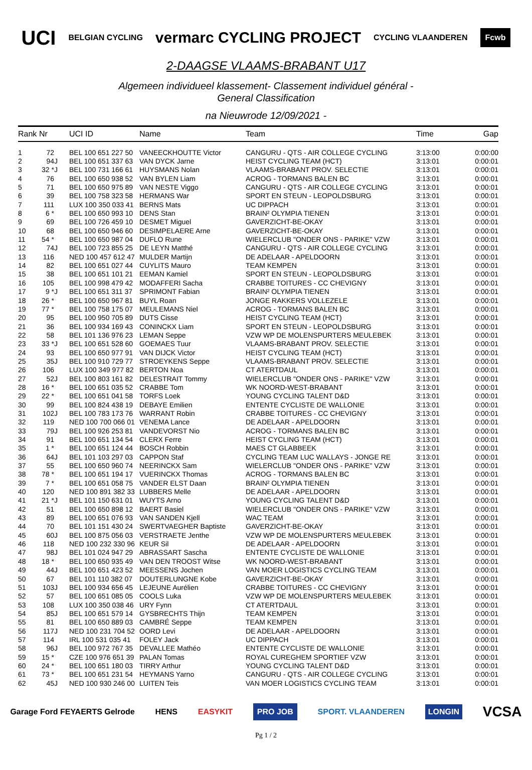UCI BELGIAN CYCLING vermarc CYCLING PROJECT CYCLING VLAANDEREN Fcwb
2-DAAGSE VLAAMS-BRABANT U17
Algemeen individueel klassement- Classement individuel général -
General Classification
na Nieuwrode 12/09/2021 -
| Rank | Nr | | UCI ID | Name | Team | Time | Gap |
| --- | --- | --- | --- | --- | --- | --- | --- |
| 1 | 72 | | BEL 100 651 227 50 | VANEECKHOUTTE Victor | CANGURU - QTS - AIR COLLEGE CYCLING | 3:13:00 | 0:00:00 |
| 2 | 94 | J | BEL 100 651 337 63 | VAN DYCK Jarne | HEIST CYCLING TEAM (HCT) | 3:13:01 | 0:00:01 |
| 3 | 32 * | J | BEL 100 731 166 61 | HUYSMANS Nolan | VLAAMS-BRABANT PROV. SELECTIE | 3:13:01 | 0:00:01 |
| 4 | 76 | | BEL 100 650 938 52 | VAN BYLEN Liam | ACROG - TORMANS BALEN BC | 3:13:01 | 0:00:01 |
| 5 | 71 | | BEL 100 650 975 89 | VAN NESTE Viggo | CANGURU - QTS - AIR COLLEGE CYCLING | 3:13:01 | 0:00:01 |
| 6 | 39 | | BEL 100 758 323 58 | HERMANS War | SPORT EN STEUN - LEOPOLDSBURG | 3:13:01 | 0:00:01 |
| 7 | 111 | | LUX 100 350 033 41 | BERNS Mats | UC DIPPACH | 3:13:01 | 0:00:01 |
| 8 | 6 * | | BEL 100 650 993 10 | DENS Stan | BRAIN² OLYMPIA TIENEN | 3:13:01 | 0:00:01 |
| 9 | 69 | | BEL 100 726 459 10 | DESMET Miguel | GAVERZICHT-BE-OKAY | 3:13:01 | 0:00:01 |
| 10 | 68 | | BEL 100 650 946 60 | DESIMPELAERE Arne | GAVERZICHT-BE-OKAY | 3:13:01 | 0:00:01 |
| 11 | 54 * | | BEL 100 650 987 04 | DUFLO Rune | WIELERCLUB "ONDER ONS - PARIKE" VZW | 3:13:01 | 0:00:01 |
| 12 | 74 | J | BEL 100 723 855 25 | DE LEYN Matthé | CANGURU - QTS - AIR COLLEGE CYCLING | 3:13:01 | 0:00:01 |
| 13 | 116 | | NED 100 457 612 47 | MULDER Martijn | DE ADELAAR - APELDOORN | 3:13:01 | 0:00:01 |
| 14 | 82 | | BEL 100 651 027 44 | CUYLITS Mauro | TEAM KEMPEN | 3:13:01 | 0:00:01 |
| 15 | 38 | | BEL 100 651 101 21 | EEMAN Kamiel | SPORT EN STEUN - LEOPOLDSBURG | 3:13:01 | 0:00:01 |
| 16 | 105 | | BEL 100 998 479 42 | MODAFFERI Sacha | CRABBE TOITURES - CC CHEVIGNY | 3:13:01 | 0:00:01 |
| 17 | 9 * | J | BEL 100 651 311 37 | SPRIMONT Fabian | BRAIN² OLYMPIA TIENEN | 3:13:01 | 0:00:01 |
| 18 | 26 * | | BEL 100 650 967 81 | BUYL Roan | JONGE RAKKERS VOLLEZELE | 3:13:01 | 0:00:01 |
| 19 | 77 * | | BEL 100 758 175 07 | MEULEMANS Niel | ACROG - TORMANS BALEN BC | 3:13:01 | 0:00:01 |
| 20 | 95 | | BEL 100 950 705 89 | DUTS Cisse | HEIST CYCLING TEAM (HCT) | 3:13:01 | 0:00:01 |
| 21 | 36 | | BEL 100 934 169 43 | CONINCKX Liam | SPORT EN STEUN - LEOPOLDSBURG | 3:13:01 | 0:00:01 |
| 22 | 58 | | BEL 101 136 976 23 | LEMAN Seppe | VZW WP DE MOLENSPURTERS MEULEBEK | 3:13:01 | 0:00:01 |
| 23 | 33 * | J | BEL 100 651 528 60 | GOEMAES Tuur | VLAAMS-BRABANT PROV. SELECTIE | 3:13:01 | 0:00:01 |
| 24 | 93 | | BEL 100 650 977 91 | VAN DIJCK Victor | HEIST CYCLING TEAM (HCT) | 3:13:01 | 0:00:01 |
| 25 | 35 | J | BEL 100 910 729 77 | STROEYKENS Seppe | VLAAMS-BRABANT PROV. SELECTIE | 3:13:01 | 0:00:01 |
| 26 | 106 | | LUX 100 349 977 82 | BERTON Noa | CT ATERTDAUL | 3:13:01 | 0:00:01 |
| 27 | 52 | J | BEL 100 803 161 82 | DELESTRAIT Tommy | WIELERCLUB "ONDER ONS - PARIKE" VZW | 3:13:01 | 0:00:01 |
| 28 | 16 * | | BEL 100 651 035 52 | CRABBE Tom | WK NOORD-WEST-BRABANT | 3:13:01 | 0:00:01 |
| 29 | 22 * | | BEL 100 651 041 58 | TORFS Loek | YOUNG CYCLING TALENT D&D | 3:13:01 | 0:00:01 |
| 30 | 99 | | BEL 100 824 438 19 | DEBAYE Emilien | ENTENTE CYCLISTE DE WALLONIE | 3:13:01 | 0:00:01 |
| 31 | 102 | J | BEL 100 783 173 76 | WARRANT Robin | CRABBE TOITURES - CC CHEVIGNY | 3:13:01 | 0:00:01 |
| 32 | 119 | | NED 100 700 066 01 | VENEMA Lance | DE ADELAAR - APELDOORN | 3:13:01 | 0:00:01 |
| 33 | 79 | J | BEL 100 926 253 81 | VANDEVORST Nio | ACROG - TORMANS BALEN BC | 3:13:01 | 0:00:01 |
| 34 | 91 | | BEL 100 651 134 54 | CLERX Ferre | HEIST CYCLING TEAM (HCT) | 3:13:01 | 0:00:01 |
| 35 | 1 * | | BEL 100 651 124 44 | BOSCH Robbin | MAES CT GLABBEEK | 3:13:01 | 0:00:01 |
| 36 | 64 | J | BEL 101 103 297 03 | CAPPON Staf | CYCLING TEAM LUC WALLAYS - JONGE RE | 3:13:01 | 0:00:01 |
| 37 | 55 | | BEL 100 650 960 74 | NEERINCKX Sam | WIELERCLUB "ONDER ONS - PARIKE" VZW | 3:13:01 | 0:00:01 |
| 38 | 78 * | | BEL 100 651 194 17 | VUERINCKX Thomas | ACROG - TORMANS BALEN BC | 3:13:01 | 0:00:01 |
| 39 | 7 * | | BEL 100 651 058 75 | VANDER ELST Daan | BRAIN² OLYMPIA TIENEN | 3:13:01 | 0:00:01 |
| 40 | 120 | | NED 100 891 382 33 | LUBBERS Melle | DE ADELAAR - APELDOORN | 3:13:01 | 0:00:01 |
| 41 | 21 * | J | BEL 101 150 631 01 | WUYTS Arno | YOUNG CYCLING TALENT D&D | 3:13:01 | 0:00:01 |
| 42 | 51 | | BEL 100 650 898 12 | BAERT Basiel | WIELERCLUB "ONDER ONS - PARIKE" VZW | 3:13:01 | 0:00:01 |
| 43 | 89 | | BEL 100 651 076 93 | VAN SANDEN Kjell | WAC TEAM | 3:13:01 | 0:00:01 |
| 44 | 70 | | BEL 101 151 430 24 | SWERTVAEGHER Baptiste | GAVERZICHT-BE-OKAY | 3:13:01 | 0:00:01 |
| 45 | 60 | J | BEL 100 875 056 03 | VERSTRAETE Jenthe | VZW WP DE MOLENSPURTERS MEULEBEK | 3:13:01 | 0:00:01 |
| 46 | 118 | | NED 100 232 330 96 | KEUR Sil | DE ADELAAR - APELDOORN | 3:13:01 | 0:00:01 |
| 47 | 98 | J | BEL 101 024 947 29 | ABRASSART Sascha | ENTENTE CYCLISTE DE WALLONIE | 3:13:01 | 0:00:01 |
| 48 | 18 * | | BEL 100 650 935 49 | VAN DEN TROOST Witse | WK NOORD-WEST-BRABANT | 3:13:01 | 0:00:01 |
| 49 | 44 | J | BEL 100 651 423 52 | MEESSENS Jochen | VAN MOER LOGISTICS CYCLING TEAM | 3:13:01 | 0:00:01 |
| 50 | 67 | | BEL 101 110 382 07 | DOUTERLUNGNE Kobe | GAVERZICHT-BE-OKAY | 3:13:01 | 0:00:01 |
| 51 | 103 | J | BEL 100 934 656 45 | LEJEUNE Aurélien | CRABBE TOITURES - CC CHEVIGNY | 3:13:01 | 0:00:01 |
| 52 | 57 | | BEL 100 651 085 05 | COOLS Luka | VZW WP DE MOLENSPURTERS MEULEBEK | 3:13:01 | 0:00:01 |
| 53 | 108 | | LUX 100 350 038 46 | URY Fynn | CT ATERTDAUL | 3:13:01 | 0:00:01 |
| 54 | 85 | J | BEL 100 651 579 14 | GYSBRECHTS Thijn | TEAM KEMPEN | 3:13:01 | 0:00:01 |
| 55 | 81 | | BEL 100 650 889 03 | CAMBRÉ Seppe | TEAM KEMPEN | 3:13:01 | 0:00:01 |
| 56 | 117 | J | NED 100 231 704 52 | OORD Levi | DE ADELAAR - APELDOORN | 3:13:01 | 0:00:01 |
| 57 | 114 | | IRL 100 531 035 41 | FOLEY Jack | UC DIPPACH | 3:13:01 | 0:00:01 |
| 58 | 96 | J | BEL 100 972 767 35 | DEVALLEE Mathéo | ENTENTE CYCLISTE DE WALLONIE | 3:13:01 | 0:00:01 |
| 59 | 15 * | | CZE 100 976 651 39 | PALAN Tomas | ROYAL CUREGHEM SPORTIEF VZW | 3:13:01 | 0:00:01 |
| 60 | 24 * | | BEL 100 651 180 03 | TIRRY Arthur | YOUNG CYCLING TALENT D&D | 3:13:01 | 0:00:01 |
| 61 | 73 * | | BEL 100 651 231 54 | HEYMANS Yarno | CANGURU - QTS - AIR COLLEGE CYCLING | 3:13:01 | 0:00:01 |
| 62 | 45 | J | NED 100 930 246 00 | LUITEN Teis | VAN MOER LOGISTICS CYCLING TEAM | 3:13:01 | 0:00:01 |
Garage Ford FEYAERTS Gelrode HENS EASYKIT PRO JOB SPORT. VLAANDEREN LONGIN VCSA
Pg 1 / 2